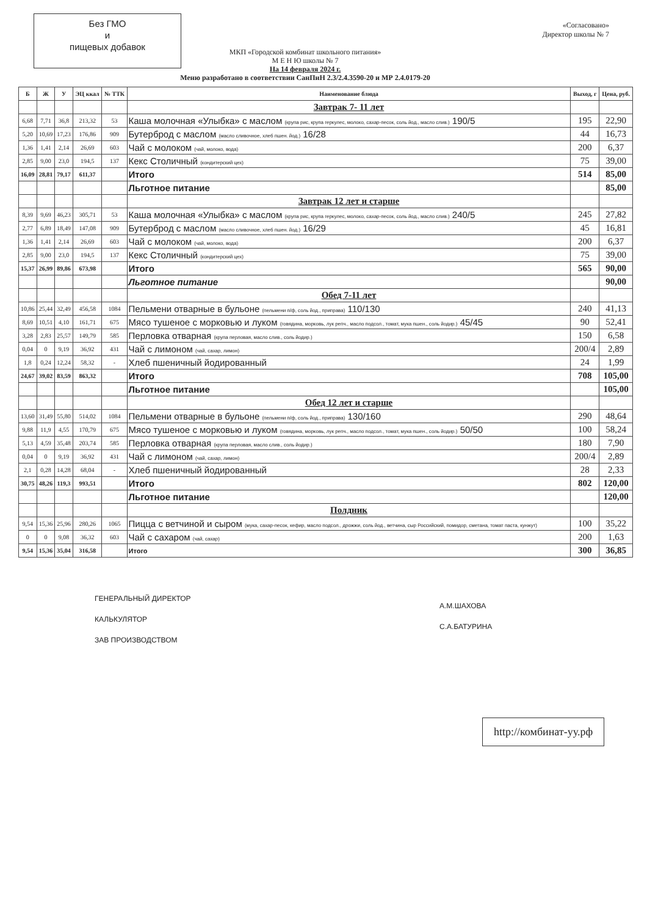Без ГМО
и
пищевых добавок
«Согласовано»
Директор школы № 7
МКП «Городской комбинат школьного питания»
М Е Н Ю школы № 7
На 14 февраля 2024 г.
Меню разработано в соответствии СанПиН 2.3/2.4.3590-20 и МР 2.4.0179-20
| Б | Ж | У | ЭЦ ккал | № ТТК | Наименование блюда | Выход, г | Цена, руб. |
| --- | --- | --- | --- | --- | --- | --- | --- |
| | | | | | Завтрак 7- 11 лет | | |
| 6,68 | 7,71 | 36,8 | 213,32 | 53 | Каша молочная «Улыбка» с маслом (крупа рис, крупа геркулес, молоко, сахар-песок, соль йод., масло слив.) 190/5 | 195 | 22,90 |
| 5,20 | 10,69 | 17,23 | 176,86 | 909 | Бутерброд с маслом (масло сливочное, хлеб пшен. йод.) 16/28 | 44 | 16,73 |
| 1,36 | 1,41 | 2,14 | 26,69 | 603 | Чай с молоком (чай, молоко, вода) | 200 | 6,37 |
| 2,85 | 9,00 | 23,0 | 194,5 | 137 | Кекс Столичный (кондитерский цех) | 75 | 39,00 |
| 16,09 | 28,81 | 79,17 | 611,37 | | Итого | 514 | 85,00 |
| | | | | | Льготное питание | | 85,00 |
| | | | | | Завтрак 12 лет и старше | | |
| 8,39 | 9,69 | 46,23 | 305,71 | 53 | Каша молочная «Улыбка» с маслом (крупа рис, крупа геркулес, молоко, сахар-песок, соль йод., масло слив.) 240/5 | 245 | 27,82 |
| 2,77 | 6,89 | 18,49 | 147,08 | 909 | Бутерброд с маслом (масло сливочное, хлеб пшен. йод.) 16/29 | 45 | 16,81 |
| 1,36 | 1,41 | 2,14 | 26,69 | 603 | Чай с молоком (чай, молоко, вода) | 200 | 6,37 |
| 2,85 | 9,00 | 23,0 | 194,5 | 137 | Кекс Столичный (кондитерский цех) | 75 | 39,00 |
| 15,37 | 26,99 | 89,86 | 673,98 | | Итого | 565 | 90,00 |
| | | | | | Льготное питание | | 90,00 |
| | | | | | Обед 7-11 лет | | |
| 10,86 | 25,44 | 32,49 | 456,58 | 1084 | Пельмени отварные в бульоне (пельмени п/ф, соль йод., приправа) 110/130 | 240 | 41,13 |
| 8,69 | 10,51 | 4,10 | 161,71 | 675 | Мясо тушеное с морковью и луком (говядина, морковь, лук репч., масло подсол., томат, мука пшен., соль йодир.) 45/45 | 90 | 52,41 |
| 3,28 | 2,83 | 25,57 | 149,79 | 585 | Перловка отварная (крупа перловая, масло слив., соль йодир.) | 150 | 6,58 |
| 0,04 | 0 | 9,19 | 36,92 | 431 | Чай с лимоном (чай, сахар, лимон) | 200/4 | 2,89 |
| 1,8 | 0,24 | 12,24 | 58,32 | - | Хлеб пшеничный йодированный | 24 | 1,99 |
| 24,67 | 39,02 | 83,59 | 863,32 | | Итого | 708 | 105,00 |
| | | | | | Льготное питание | | 105,00 |
| | | | | | Обед 12 лет и старше | | |
| 13,60 | 31,49 | 55,80 | 514,02 | 1084 | Пельмени отварные в бульоне (пельмени п/ф, соль йод., приправа) 130/160 | 290 | 48,64 |
| 9,88 | 11,9 | 4,55 | 170,79 | 675 | Мясо тушеное с морковью и луком (говядина, морковь, лук репч., масло подсол., томат, мука пшен., соль йодир.) 50/50 | 100 | 58,24 |
| 5,13 | 4,59 | 35,48 | 203,74 | 585 | Перловка отварная (крупа перловая, масло слив., соль йодир.) | 180 | 7,90 |
| 0,04 | 0 | 9,19 | 36,92 | 431 | Чай с лимоном (чай, сахар, лимон) | 200/4 | 2,89 |
| 2,1 | 0,28 | 14,28 | 68,04 | - | Хлеб пшеничный йодированный | 28 | 2,33 |
| 30,75 | 48,26 | 119,3 | 993,51 | | Итого | 802 | 120,00 |
| | | | | | Льготное питание | | 120,00 |
| | | | | | Полдник | | |
| 9,54 | 15,36 | 25,96 | 280,26 | 1065 | Пицца с ветчиной и сыром (мука, сахар-песок, кефир, масло подсол., дрожжи, соль йод., ветчина, сыр Российский, помидор, сметана, томат паста, кунжут) | 100 | 35,22 |
| 0 | 0 | 9,08 | 36,32 | 603 | Чай с сахаром (чай, сахар) | 200 | 1,63 |
| 9,54 | 15,36 | 35,04 | 316,58 | | Итого | 300 | 36,85 |
ГЕНЕРАЛЬНЫЙ ДИРЕКТОР
КАЛЬКУЛЯТОР
ЗАВ ПРОИЗВОДСТВОМ
А.М.ШАХОВА
С.А.БАТУРИНА
http://комбинат-уу.рф